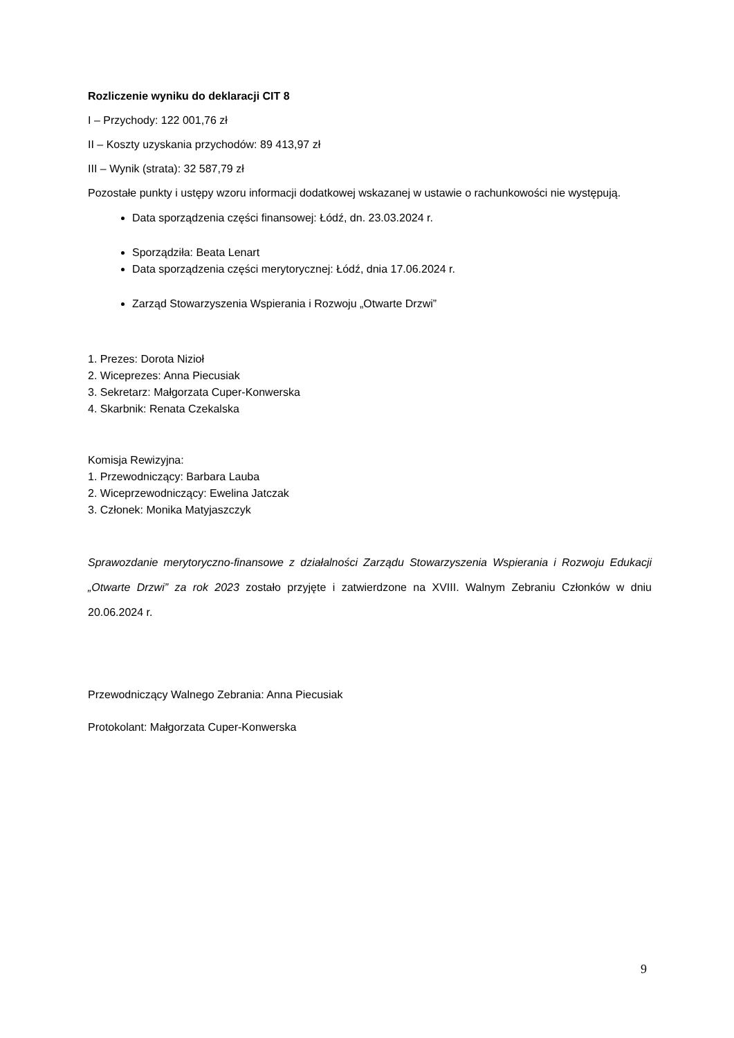Rozliczenie wyniku do deklaracji CIT 8
I – Przychody: 122 001,76 zł
II – Koszty uzyskania przychodów: 89 413,97 zł
III – Wynik (strata): 32 587,79 zł
Pozostałe punkty i ustępy wzoru informacji dodatkowej wskazanej w ustawie o rachunkowości nie występują.
Data sporządzenia części finansowej: Łódź, dn. 23.03.2024 r.
Sporządziła: Beata Lenart
Data sporządzenia części merytorycznej: Łódź, dnia 17.06.2024 r.
Zarząd Stowarzyszenia Wspierania i Rozwoju „Otwarte Drzwi”
1. Prezes: Dorota Nizioł
2. Wiceprezes: Anna Piecusiak
3. Sekretarz: Małgorzata Cuper-Konwerska
4. Skarbnik: Renata Czekalska
Komisja Rewizyjna:
1. Przewodniczący: Barbara Lauba
2. Wiceprzewodniczący: Ewelina Jatczak
3. Członek: Monika Matyjaszczyk
Sprawozdanie merytoryczno-finansowe z działalności Zarządu Stowarzyszenia Wspierania i Rozwoju Edukacji „Otwarte Drzwi” za rok 2023 zostało przyjęte i zatwierdzone na XVIII. Walnym Zebraniu Członków w dniu 20.06.2024 r.
Przewodniczący Walnego Zebrania: Anna Piecusiak
Protokolant: Małgorzata Cuper-Konwerska
9